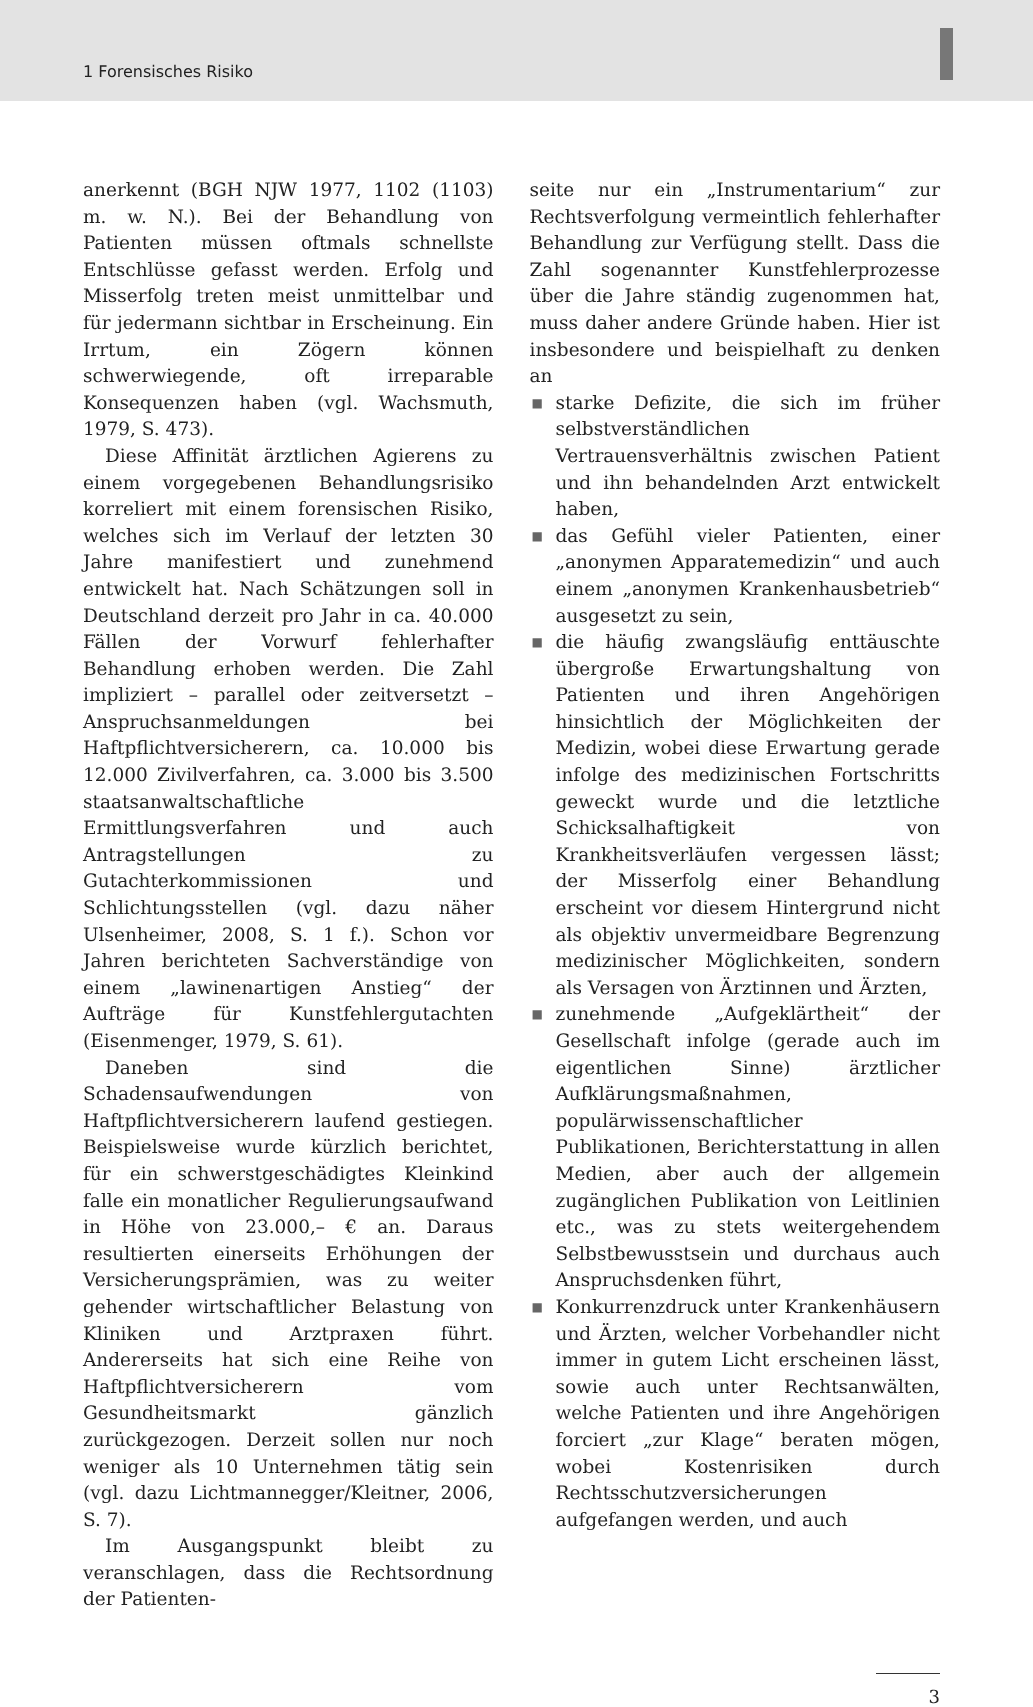1 Forensisches Risiko
anerkennt (BGH NJW 1977, 1102 (1103) m. w. N.). Bei der Behandlung von Patienten müssen oftmals schnellste Entschlüsse gefasst werden. Erfolg und Misserfolg treten meist unmittelbar und für jedermann sichtbar in Erscheinung. Ein Irrtum, ein Zögern können schwerwiegende, oft irreparable Konsequenzen haben (vgl. Wachsmuth, 1979, S. 473).
Diese Affinität ärztlichen Agierens zu einem vorgegebenen Behandlungsrisiko korreliert mit einem forensischen Risiko, welches sich im Verlauf der letzten 30 Jahre manifestiert und zunehmend entwickelt hat. Nach Schätzungen soll in Deutschland derzeit pro Jahr in ca. 40.000 Fällen der Vorwurf fehlerhafter Behandlung erhoben werden. Die Zahl impliziert – parallel oder zeitversetzt – Anspruchsanmeldungen bei Haftpflichtversicherern, ca. 10.000 bis 12.000 Zivilverfahren, ca. 3.000 bis 3.500 staatsanwaltschaftliche Ermittlungsverfahren und auch Antragstellungen zu Gutachterkommissionen und Schlichtungsstellen (vgl. dazu näher Ulsenheimer, 2008, S. 1 f.). Schon vor Jahren berichteten Sachverständige von einem „lawinenartigen Anstieg“ der Aufträge für Kunstfehlergutachten (Eisenmenger, 1979, S. 61).
Daneben sind die Schadensaufwendungen von Haftpflichtversicherern laufend gestiegen. Beispielsweise wurde kürzlich berichtet, für ein schwerstgeschädigtes Kleinkind falle ein monatlicher Regulierungsaufwand in Höhe von 23.000,– € an. Daraus resultierten einerseits Erhöhungen der Versicherungsprämien, was zu weiter gehender wirtschaftlicher Belastung von Kliniken und Arztpraxen führt. Andererseits hat sich eine Reihe von Haftpflichtversicherern vom Gesundheitsmarkt gänzlich zurückgezogen. Derzeit sollen nur noch weniger als 10 Unternehmen tätig sein (vgl. dazu Lichtmannegger/Kleitner, 2006, S. 7).
Im Ausgangspunkt bleibt zu veranschlagen, dass die Rechtsordnung der Patienten-
seite nur ein „Instrumentarium“ zur Rechtsverfolgung vermeintlich fehlerhafter Behandlung zur Verfügung stellt. Dass die Zahl sogenannter Kunstfehlerprozesse über die Jahre ständig zugenommen hat, muss daher andere Gründe haben. Hier ist insbesondere und beispielhaft zu denken an
■ starke Defizite, die sich im früher selbstverständlichen Vertrauensverhältnis zwischen Patient und ihn behandelnden Arzt entwickelt haben,
■ das Gefühl vieler Patienten, einer „anonymen Apparatemedizin“ und auch einem „anonymen Krankenhausbetrieb“ ausgesetzt zu sein,
■ die häufig zwangsläufig enttäuschte übergroße Erwartungshaltung von Patienten und ihren Angehörigen hinsichtlich der Möglichkeiten der Medizin, wobei diese Erwartung gerade infolge des medizinischen Fortschritts geweckt wurde und die letztliche Schicksalhaftigkeit von Krankheitsverläufen vergessen lässt; der Misserfolg einer Behandlung erscheint vor diesem Hintergrund nicht als objektiv unvermeidbare Begrenzung medizinischer Möglichkeiten, sondern als Versagen von Ärztinnen und Ärzten,
■ zunehmende „Aufgeklärtheit“ der Gesellschaft infolge (gerade auch im eigentlichen Sinne) ärztlicher Aufklärungsmaßnahmen, populärwissenschaftlicher Publikationen, Berichterstattung in allen Medien, aber auch der allgemein zugänglichen Publikation von Leitlinien etc., was zu stets weitergehendem Selbstbewusstsein und durchaus auch Anspruchsdenken führt,
■ Konkurrenzdruck unter Krankenhäusern und Ärzten, welcher Vorbehandler nicht immer in gutem Licht erscheinen lässt, sowie auch unter Rechtsanwälten, welche Patienten und ihre Angehörigen forciert „zur Klage“ beraten mögen, wobei Kostenrisiken durch Rechtsschutzversicherungen aufgefangen werden, und auch
3